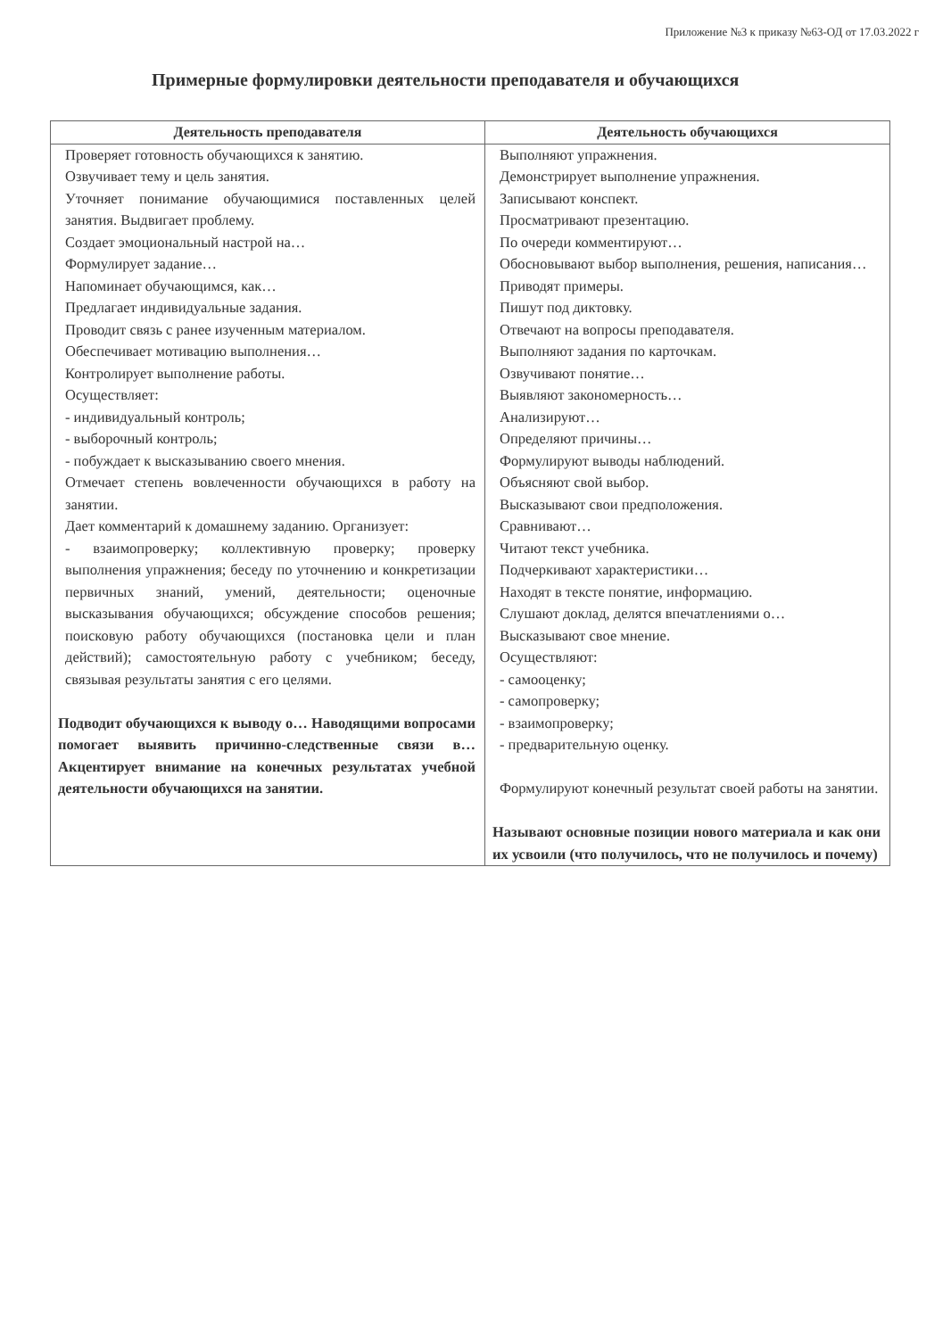Приложение №3 к приказу №63-ОД от 17.03.2022 г
Примерные формулировки деятельности преподавателя и обучающихся
| Деятельность преподавателя | Деятельность обучающихся |
| --- | --- |
| Проверяет готовность обучающихся к занятию. Озвучивает тему и цель занятия. Уточняет понимание обучающимися поставленных целей занятия. Выдвигает проблему. Создает эмоциональный настрой на… Формулирует задание… Напоминает обучающимся, как… Предлагает индивидуальные задания. Проводит связь с ранее изученным материалом. Обеспечивает мотивацию выполнения… Контролирует выполнение работы. Осуществляет: - индивидуальный контроль; - выборочный контроль; - побуждает к высказыванию своего мнения. Отмечает степень вовлеченности обучающихся в работу на занятии. Дает комментарий к домашнему заданию. Организует: - взаимопроверку; коллективную проверку; проверку выполнения упражнения; беседу по уточнению и конкретизации первичных знаний, умений, деятельности; оценочные высказывания обучающихся; обсуждение способов решения; поисковую работу обучающихся (постановка цели и план действий); самостоятельную работу с учебником; беседу, связывая результаты занятия с его целями. Подводит обучающихся к выводу о… Наводящими вопросами помогает выявить причинно-следственные связи в… Акцентирует внимание на конечных результатах учебной деятельности обучающихся на занятии. | Выполняют упражнения. Демонстрирует выполнение упражнения. Записывают конспект. Просматривают презентацию. По очереди комментируют… Обосновывают выбор выполнения, решения, написания… Приводят примеры. Пишут под диктовку. Отвечают на вопросы преподавателя. Выполняют задания по карточкам. Озвучивают понятие… Выявляют закономерность… Анализируют… Определяют причины… Формулируют выводы наблюдений. Объясняют свой выбор. Высказывают свои предположения. Сравнивают… Читают текст учебника. Подчеркивают характеристики… Находят в тексте понятие, информацию. Слушают доклад, делятся впечатлениями о… Высказывают свое мнение. Осуществляют: - самооценку; - самопроверку; - взаимопроверку; - предварительную оценку. Формулируют конечный результат своей работы на занятии. Называют основные позиции нового материала и как они их усвоили (что получилось, что не получилось и почему) |